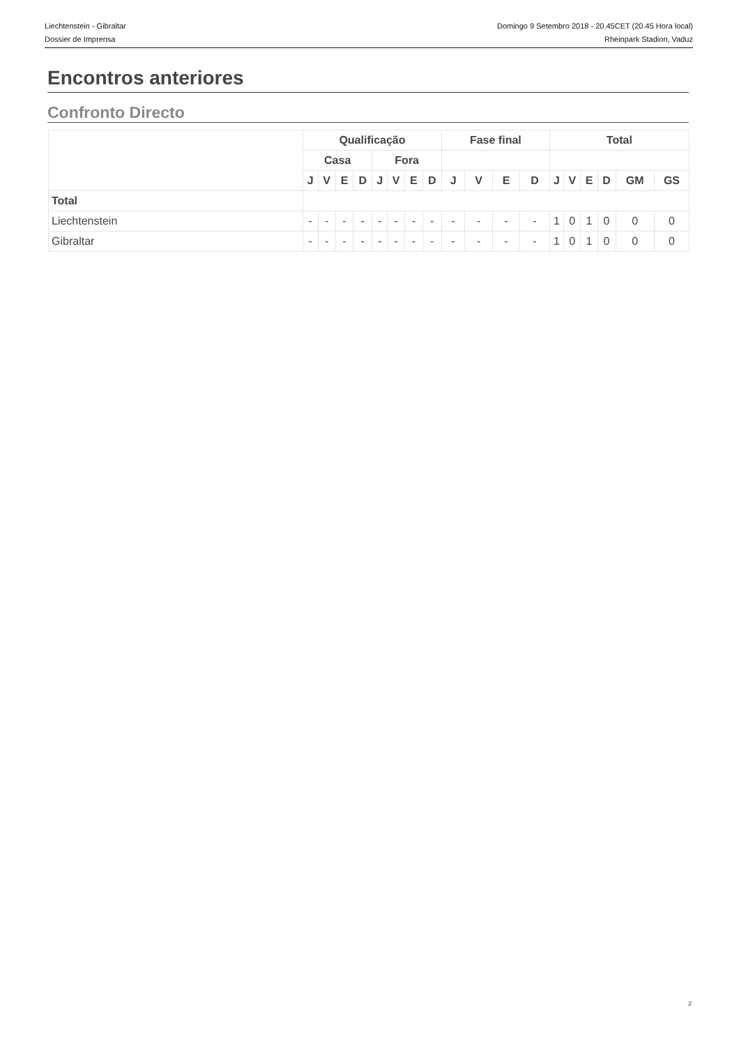Liechtenstein - Gibraltar
Dossier de Imprensa
Domingo 9 Setembro 2018 - 20.45CET (20.45 Hora local)
Rheinpark Stadion, Vaduz
Encontros anteriores
Confronto Directo
| | Qualificação | | | | | | | | Fase final | | | | Total | | | | | |
| --- | --- | --- | --- | --- | --- | --- | --- | --- | --- | --- | --- | --- | --- | --- | --- | --- | --- | --- |
| | Casa | | | | Fora | | | | | | | | | | | | | |
| | J | V | E | D | J | V | E | D | J | V | E | D | J | V | E | D | GM | GS |
| Total | | | | | | | | | | | | | | | | | | |
| Liechtenstein | - | - | - | - | - | - | - | - | - | - | - | - | 1 | 0 | 1 | 0 | 0 | 0 |
| Gibraltar | - | - | - | - | - | - | - | - | - | - | - | - | 1 | 0 | 1 | 0 | 0 | 0 |
2